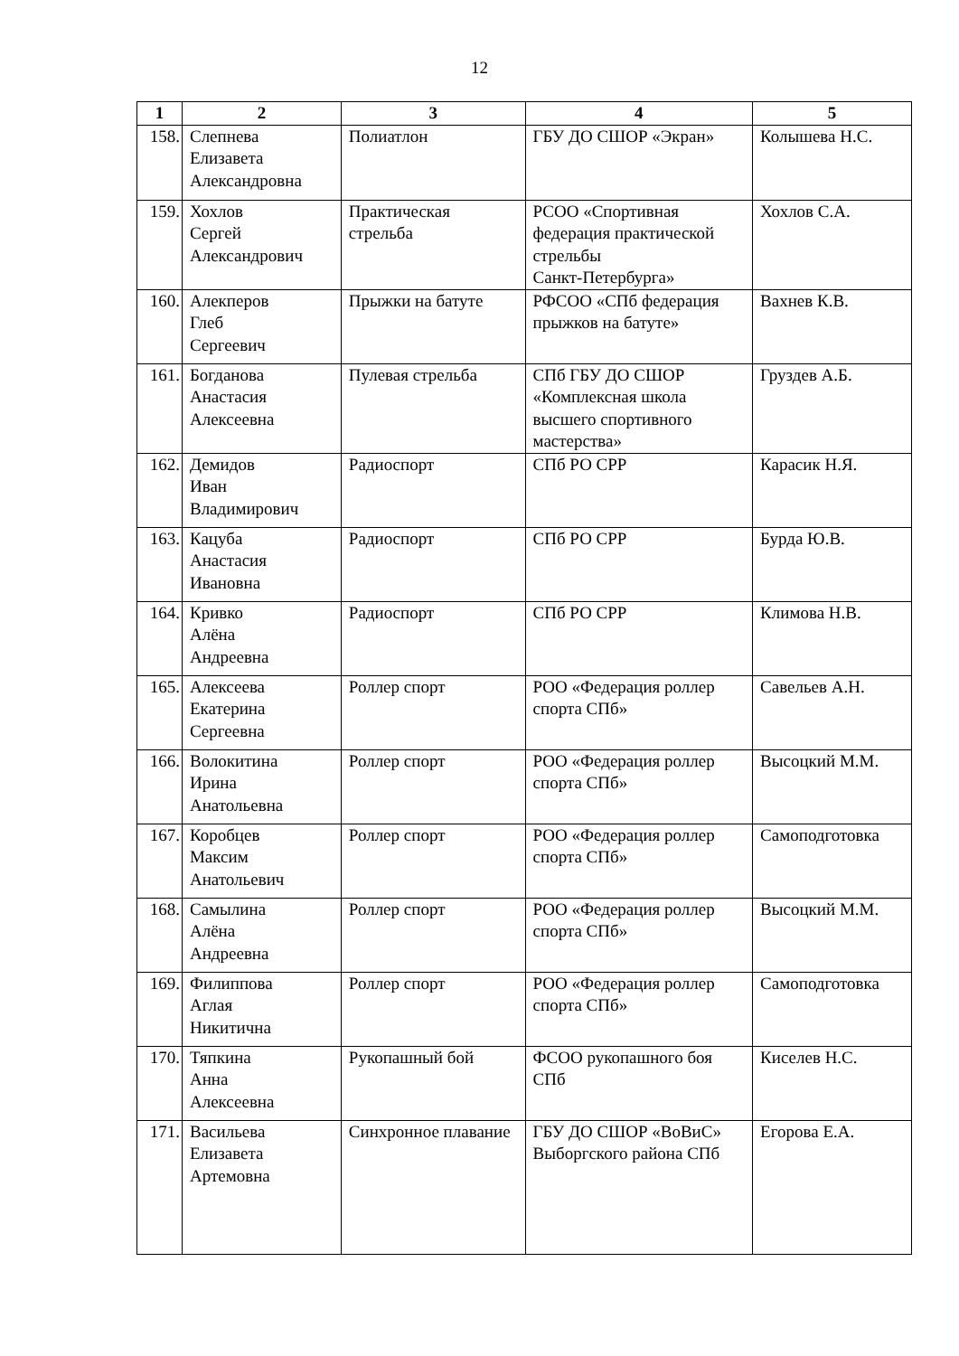12
| 1 | 2 | 3 | 4 | 5 |
| --- | --- | --- | --- | --- |
| 158. | Слепнева Елизавета Александровна | Полиатлон | ГБУ ДО СШОР «Экран» | Колышева Н.С. |
| 159. | Хохлов Сергей Александрович | Практическая стрельба | РСОО «Спортивная федерация практической стрельбы Санкт-Петербурга» | Хохлов С.А. |
| 160. | Алекперов Глеб Сергеевич | Прыжки на батуте | РФСОО «СПб федерация прыжков на батуте» | Вахнев К.В. |
| 161. | Богданова Анастасия Алексеевна | Пулевая стрельба | СПб ГБУ ДО СШОР «Комплексная школа высшего спортивного мастерства» | Груздев А.Б. |
| 162. | Демидов Иван Владимирович | Радиоспорт | СПб РО СРР | Карасик Н.Я. |
| 163. | Кацуба Анастасия Ивановна | Радиоспорт | СПб РО СРР | Бурда Ю.В. |
| 164. | Кривко Алёна Андреевна | Радиоспорт | СПб РО СРР | Климова Н.В. |
| 165. | Алексеева Екатерина Сергеевна | Роллер спорт | РОО «Федерация роллер спорта СПб» | Савельев А.Н. |
| 166. | Волокитина Ирина Анатольевна | Роллер спорт | РОО «Федерация роллер спорта СПб» | Высоцкий М.М. |
| 167. | Коробцев Максим Анатольевич | Роллер спорт | РОО «Федерация роллер спорта СПб» | Самоподготовка |
| 168. | Самылина Алёна Андреевна | Роллер спорт | РОО «Федерация роллер спорта СПб» | Высоцкий М.М. |
| 169. | Филиппова Аглая Никитична | Роллер спорт | РОО «Федерация роллер спорта СПб» | Самоподготовка |
| 170. | Тяпкина Анна Алексеевна | Рукопашный бой | ФСОО рукопашного боя СПб | Киселев Н.С. |
| 171. | Васильева Елизавета Артемовна | Синхронное плавание | ГБУ ДО СШОР «ВоВиС» Выборгского района СПб | Егорова Е.А. |